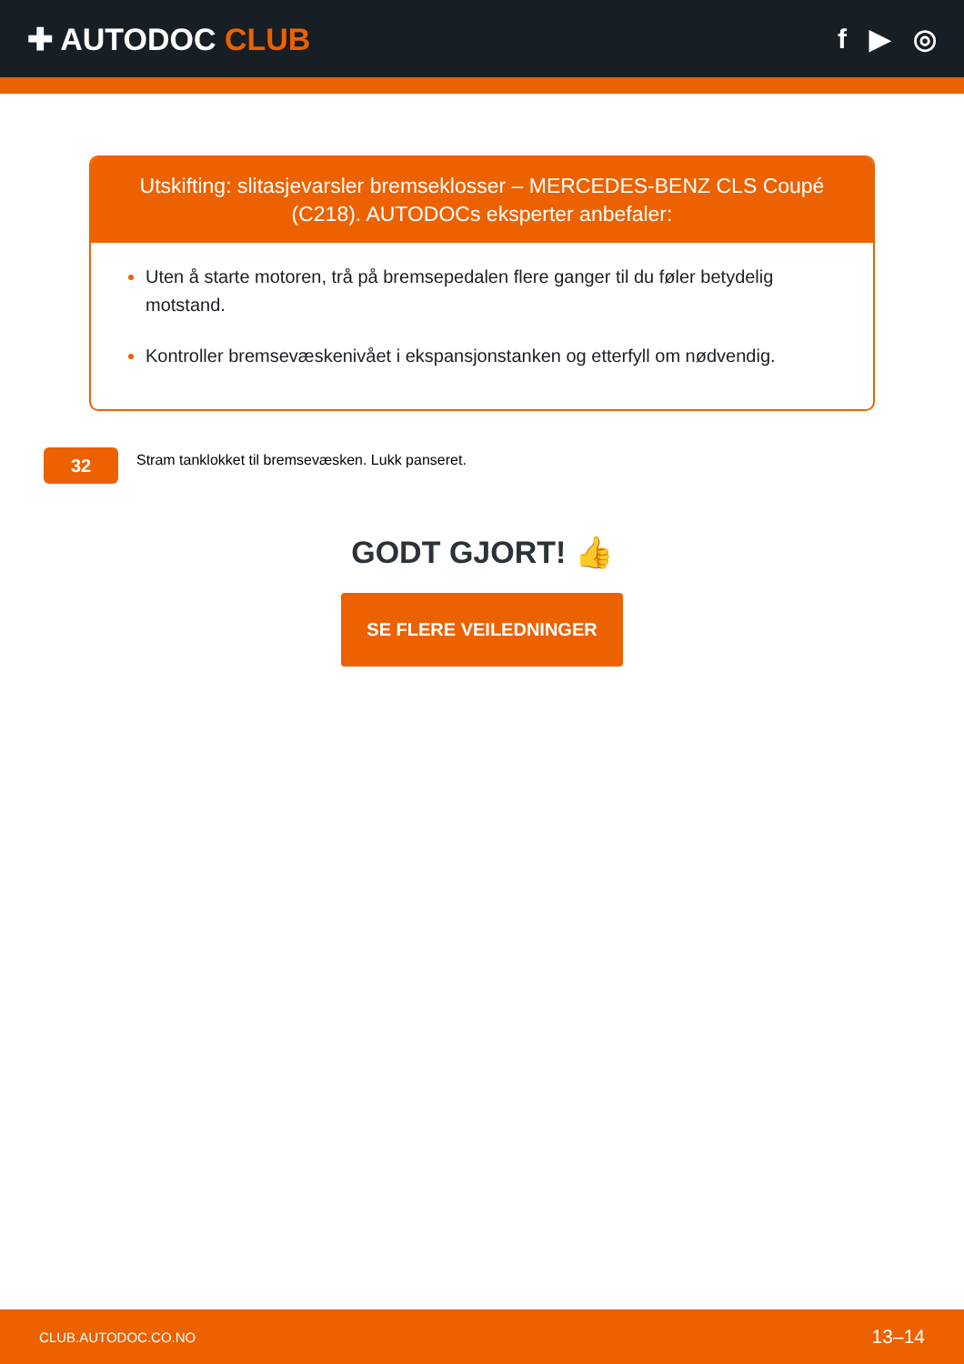✚ AUTODOC CLUB f ▶ ◎
Utskifting: slitasjevarsler bremseklosser – MERCEDES-BENZ CLS Coupé (C218). AUTODOCs eksperter anbefaler:
Uten å starte motoren, trå på bremsepedalen flere ganger til du føler betydelig motstand.
Kontroller bremsevæskenivået i ekspansjonstanken og etterfyll om nødvendig.
32
Stram tanklokket til bremsevæsken. Lukk panseret.
GODT GJORT! 👍
SE FLERE VEILEDNINGER
CLUB.AUTODOC.CO.NO 13–14